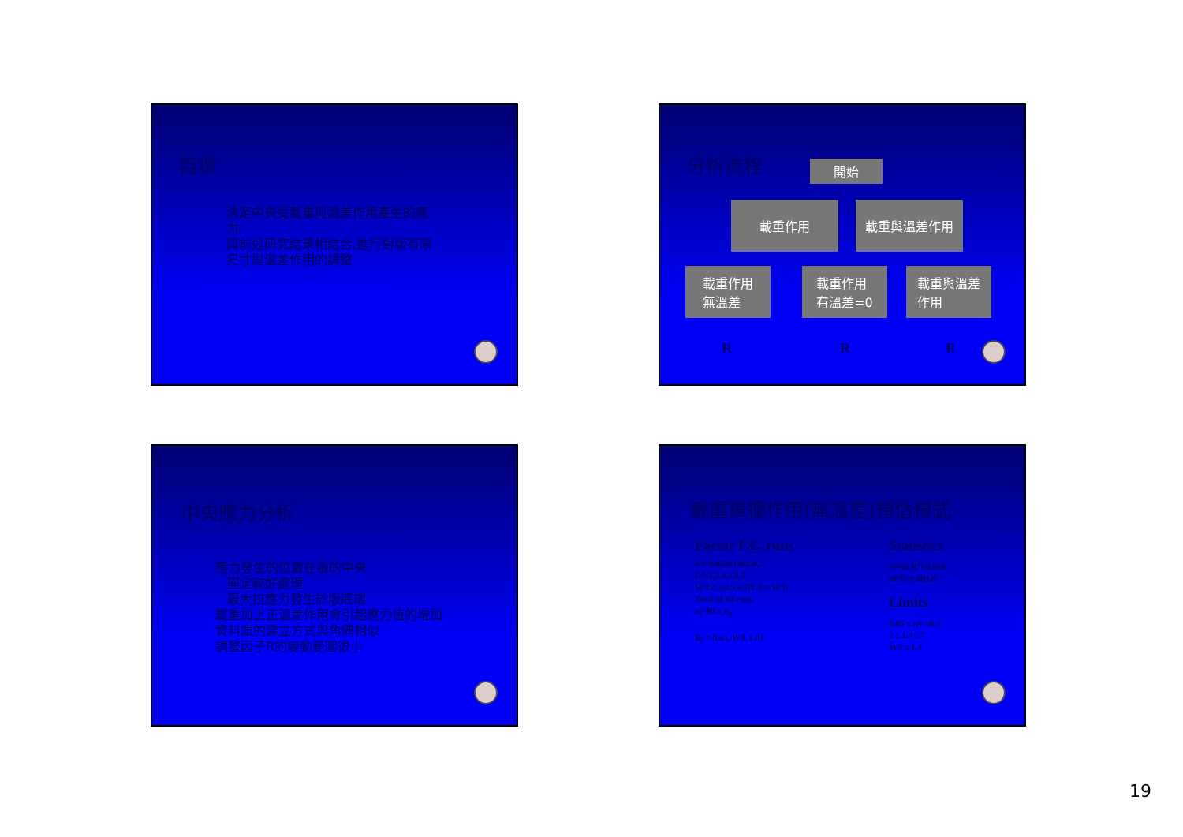目標
決定中央受載重與溫差作用產生的應力
與前述研究結果相結合,進行對版有限尺寸與溫差作用的調整
分析流程
開始
載重作用 載重與溫差作用
載重作用
無溫差
載重作用
有溫差=0
載重與溫差
作用
R R R
中央應力分析
應力發生的位置在版的中央
固定較好處理
最大拉應力發生於版底端
載重加上正溫差作用會引起應力值的增加
資料庫的建立方式與角隅相似
調整因子R的變動範圍很小
載重單獨作用(無溫差)預估模式
Factor F.E. runs
a/l: 0.05,0.1,0.2,0.3
L/l:2,3,4,5,6,7
W/l:2,3,4,5,6,7(L/l>=W/l)
Total of 84 runs
σ<sub>i</sub>=Ri x σ<sub>o</sub>
R<sub>i</sub> = f(a/l, W/l, L/l)
Statistics
N=84,R<sup>2</sup>=0.968,
SEE=0.00121
Limits
0.05 ≤ a/l ≤0.3
2 ≤ L/l ≤7
W/l ≤ L/l
19